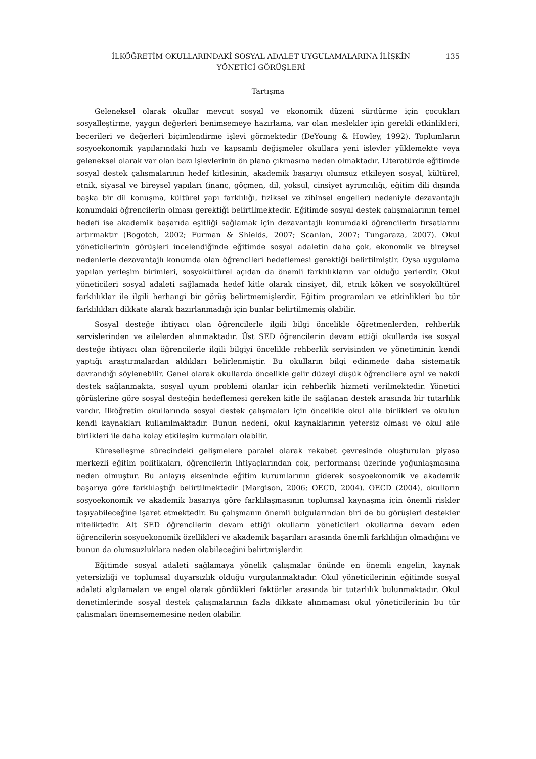İLKÖĞRETİM OKULLARINDAKİ SOSYAL ADALET UYGULAMALARINA İLİŞKİN
YÖNETİCİ GÖRÜŞLERİ
135
Tartışma
Geleneksel olarak okullar mevcut sosyal ve ekonomik düzeni sürdürme için çocukları sosyalleştirme, yaygın değerleri benimsemeye hazırlama, var olan meslekler için gerekli etkinlikleri, becerileri ve değerleri biçimlendirme işlevi görmektedir (DeYoung & Howley, 1992). Toplumların sosyoekonomik yapılarındaki hızlı ve kapsamlı değişmeler okullara yeni işlevler yüklemekte veya geleneksel olarak var olan bazı işlevlerinin ön plana çıkmasına neden olmaktadır. Literatürde eğitimde sosyal destek çalışmalarının hedef kitlesinin, akademik başarıyı olumsuz etkileyen sosyal, kültürel, etnik, siyasal ve bireysel yapıları (inanç, göçmen, dil, yoksul, cinsiyet ayrımcılığı, eğitim dili dışında başka bir dil konuşma, kültürel yapı farklılığı, fiziksel ve zihinsel engeller) nedeniyle dezavantajlı konumdaki öğrencilerin olması gerektiği belirtilmektedir. Eğitimde sosyal destek çalışmalarının temel hedefi ise akademik başarıda eşitliği sağlamak için dezavantajlı konumdaki öğrencilerin fırsatlarını artırmaktır (Bogotch, 2002; Furman & Shields, 2007; Scanlan, 2007; Tungaraza, 2007). Okul yöneticilerinin görüşleri incelendiğinde eğitimde sosyal adaletin daha çok, ekonomik ve bireysel nedenlerle dezavantajlı konumda olan öğrencileri hedeflemesi gerektiği belirtilmiştir. Oysa uygulama yapılan yerleşim birimleri, sosyokültürel açıdan da önemli farklılıkların var olduğu yerlerdir. Okul yöneticileri sosyal adaleti sağlamada hedef kitle olarak cinsiyet, dil, etnik köken ve sosyokültürel farklılıklar ile ilgili herhangi bir görüş belirtmemişlerdir. Eğitim programları ve etkinlikleri bu tür farklılıkları dikkate alarak hazırlanmadığı için bunlar belirtilmemiş olabilir.
Sosyal desteğe ihtiyacı olan öğrencilerle ilgili bilgi öncelikle öğretmenlerden, rehberlik servislerinden ve ailelerden alınmaktadır. Üst SED öğrencilerin devam ettiği okullarda ise sosyal desteğe ihtiyacı olan öğrencilerle ilgili bilgiyi öncelikle rehberlik servisinden ve yönetiminin kendi yaptığı araştırmalardan aldıkları belirlenmiştir. Bu okulların bilgi edinmede daha sistematik davrandığı söylenebilir. Genel olarak okullarda öncelikle gelir düzeyi düşük öğrencilere ayni ve nakdi destek sağlanmakta, sosyal uyum problemi olanlar için rehberlik hizmeti verilmektedir. Yönetici görüşlerine göre sosyal desteğin hedeflemesi gereken kitle ile sağlanan destek arasında bir tutarlılık vardır. İlköğretim okullarında sosyal destek çalışmaları için öncelikle okul aile birlikleri ve okulun kendi kaynakları kullanılmaktadır. Bunun nedeni, okul kaynaklarının yetersiz olması ve okul aile birlikleri ile daha kolay etkileşim kurmaları olabilir.
Küreselleşme sürecindeki gelişmelere paralel olarak rekabet çevresinde oluşturulan piyasa merkezli eğitim politikaları, öğrencilerin ihtiyaçlarından çok, performansı üzerinde yoğunlaşmasına neden olmuştur. Bu anlayış ekseninde eğitim kurumlarının giderek sosyoekonomik ve akademik başarıya göre farklılaştığı belirtilmektedir (Margison, 2006; OECD, 2004). OECD (2004), okulların sosyoekonomik ve akademik başarıya göre farklılaşmasının toplumsal kaynaşma için önemli riskler taşıyabileceğine işaret etmektedir. Bu çalışmanın önemli bulgularından biri de bu görüşleri destekler niteliktedir. Alt SED öğrencilerin devam ettiği okulların yöneticileri okullarına devam eden öğrencilerin sosyoekonomik özellikleri ve akademik başarıları arasında önemli farklılığın olmadığını ve bunun da olumsuzluklara neden olabileceğini belirtmişlerdir.
Eğitimde sosyal adaleti sağlamaya yönelik çalışmalar önünde en önemli engelin, kaynak yetersizliği ve toplumsal duyarsızlık olduğu vurgulanmaktadır. Okul yöneticilerinin eğitimde sosyal adaleti algılamaları ve engel olarak gördükleri faktörler arasında bir tutarlılık bulunmaktadır. Okul denetimlerinde sosyal destek çalışmalarının fazla dikkate alınmaması okul yöneticilerinin bu tür çalışmaları önemsememesine neden olabilir.